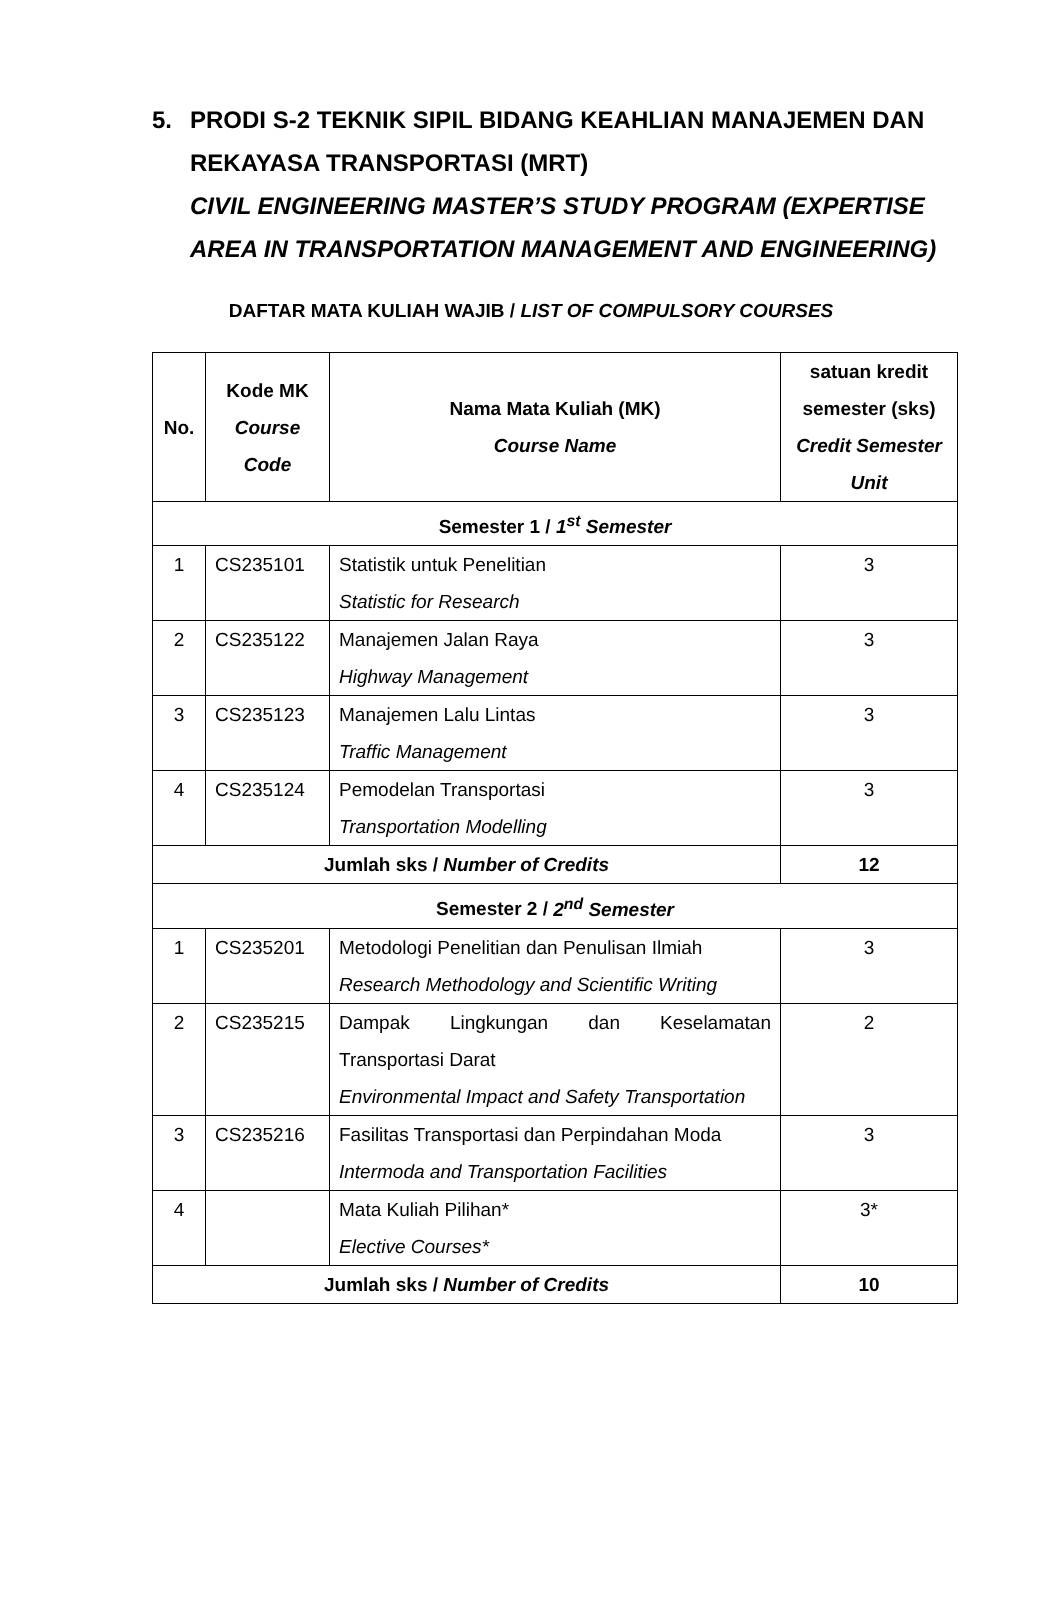5. PRODI S-2 TEKNIK SIPIL BIDANG KEAHLIAN MANAJEMEN DAN REKAYASA TRANSPORTASI (MRT)
CIVIL ENGINEERING MASTER’S STUDY PROGRAM (EXPERTISE AREA IN TRANSPORTATION MANAGEMENT AND ENGINEERING)
DAFTAR MATA KULIAH WAJIB / LIST OF COMPULSORY COURSES
| No. | Kode MK Course Code | Nama Mata Kuliah (MK) Course Name | satuan kredit semester (sks) Credit Semester Unit |
| --- | --- | --- | --- |
| Semester 1 / 1<sup>st</sup> Semester | | | |
| 1 | CS235101 | Statistik untuk Penelitian Statistic for Research | 3 |
| 2 | CS235122 | Manajemen Jalan Raya Highway Management | 3 |
| 3 | CS235123 | Manajemen Lalu Lintas Traffic Management | 3 |
| 4 | CS235124 | Pemodelan Transportasi Transportation Modelling | 3 |
| Jumlah sks / Number of Credits | | | 12 |
| Semester 2 / 2<sup>nd</sup> Semester | | | |
| 1 | CS235201 | Metodologi Penelitian dan Penulisan Ilmiah Research Methodology and Scientific Writing | 3 |
| 2 | CS235215 | Dampak Lingkungan dan Keselamatan Transportasi Darat Environmental Impact and Safety Transportation | 2 |
| 3 | CS235216 | Fasilitas Transportasi dan Perpindahan Moda Intermoda and Transportation Facilities | 3 |
| 4 | | Mata Kuliah Pilihan* Elective Courses* | 3* |
| Jumlah sks / Number of Credits | | | 10 |